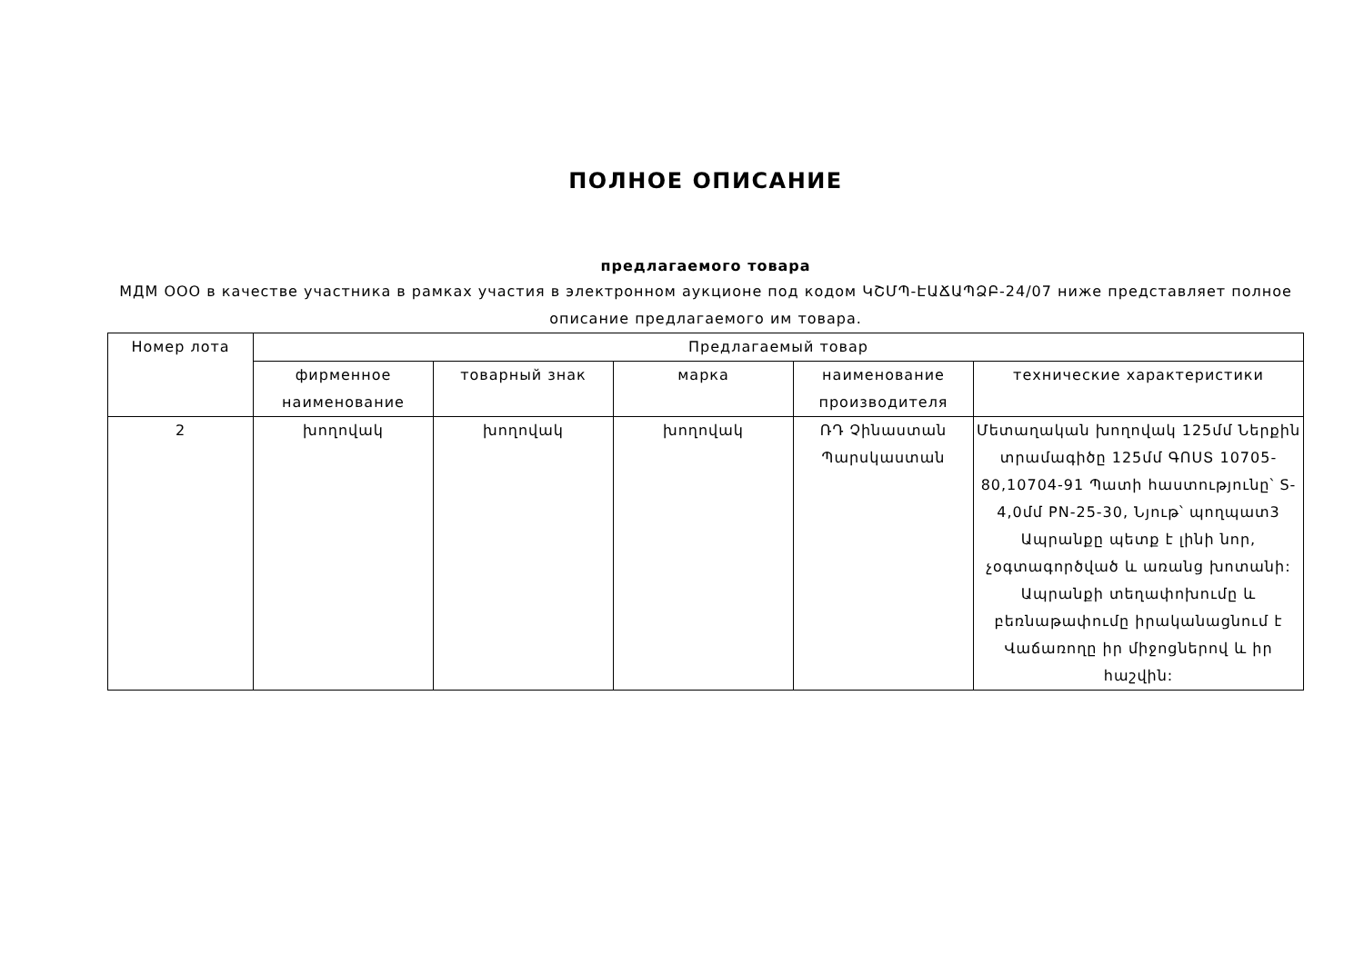ПОЛНОЕ ОПИСАНИЕ
предлагаемого товара
МДМ ООО в качестве участника в рамках участия в электронном аукционе под кодом ԿՇՄՊ-ԷԱՃԱՊՁԲ-24/07 ниже представляет полное описание предлагаемого им товара.
| Номер лота | Предлагаемый товар | | | | |
| --- | --- | --- | --- | --- | --- |
| | фирменное наименование | товарный знак | марка | наименование производителя | технические характеристики |
| 2 | խողովակ | խողովակ | խողովակ | ՌԴ Չինաստան Պարսկաստան | Մետաղական խողովակ 125մմ Ներքին տրամագիծը 125մմ ԳՈՍՏ 10705-80,10704-91 Պատի հաստությունը՝ S-4,0մմ PN-25-30, Նյութ՝ պողպատ3 Ապրանքը պետք է լինի նոր, չօգտագործված և առանց խոտանի: Ապրանքի տեղափոխումը և բեռնաթափումը իրականացնում է Վաճառողը իր միջոցներով և իր հաշվին: |